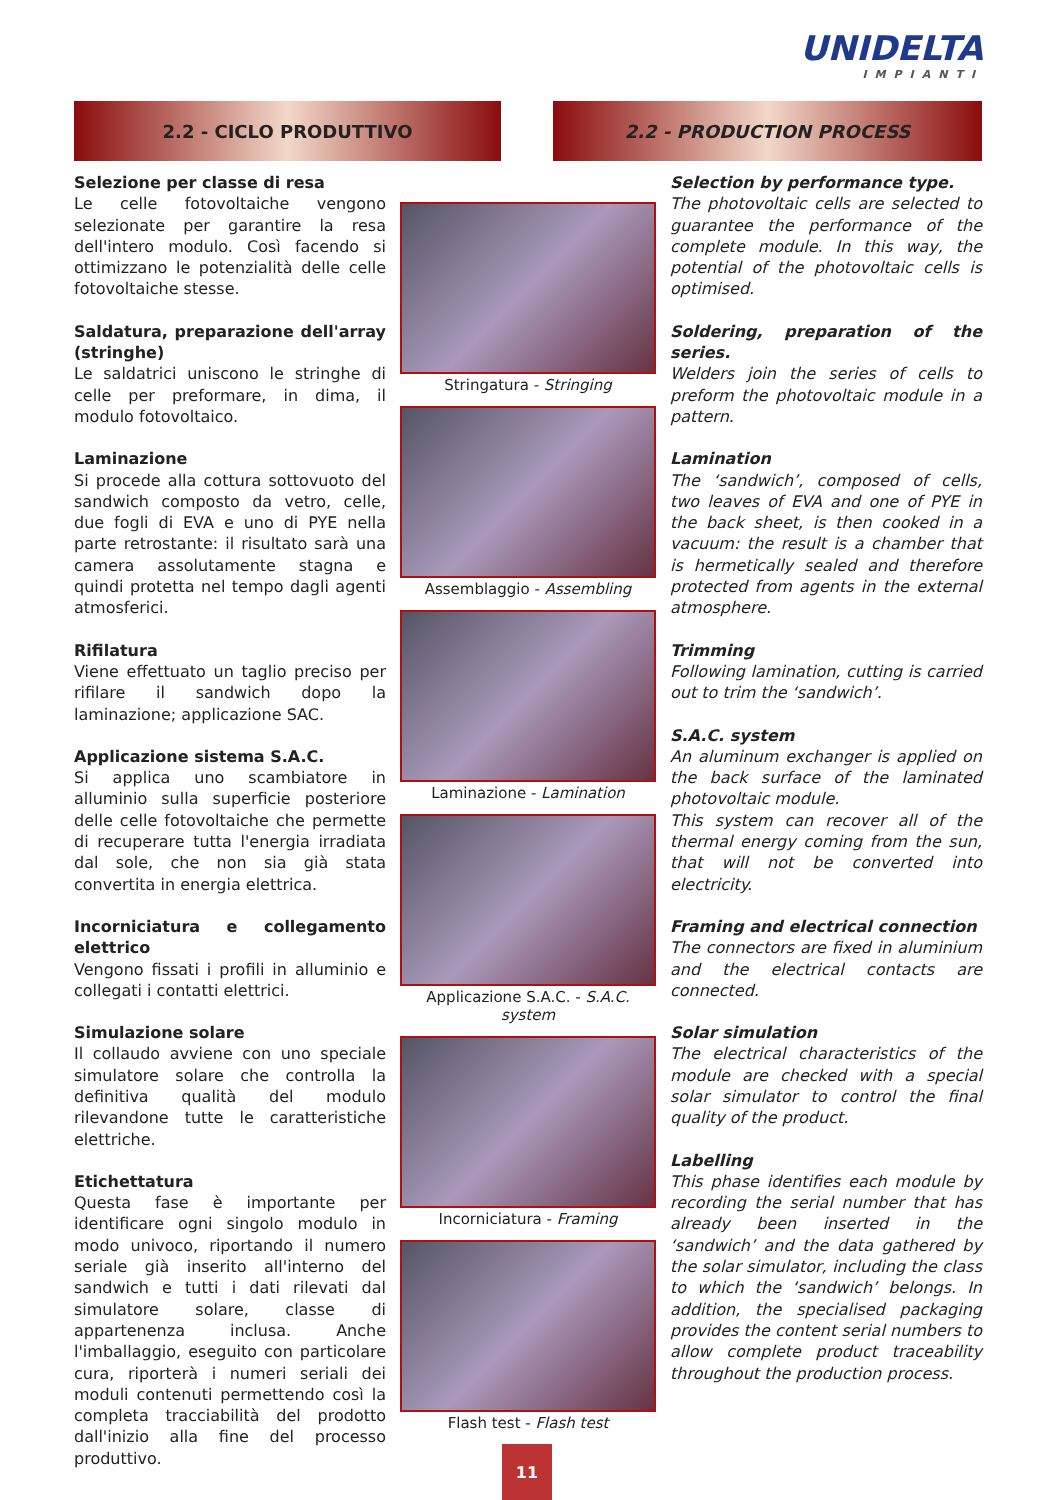UNIDELTA
IMPIANTI
2.2 - CICLO PRODUTTIVO 2.2 - PRODUCTION PROCESS
Selezione per classe di resa
Le celle fotovoltaiche vengono selezionate per garantire la resa dell'intero modulo. Così facendo si ottimizzano le potenzialità delle celle fotovoltaiche stesse.
Saldatura, preparazione dell'array (stringhe)
Le saldatrici uniscono le stringhe di celle per preformare, in dima, il modulo fotovoltaico.
Laminazione
Si procede alla cottura sottovuoto del sandwich composto da vetro, celle, due fogli di EVA e uno di PYE nella parte retrostante: il risultato sarà una camera assolutamente stagna e quindi protetta nel tempo dagli agenti atmosferici.
Rifilatura
Viene effettuato un taglio preciso per rifilare il sandwich dopo la laminazione; applicazione SAC.
Applicazione sistema S.A.C.
Si applica uno scambiatore in alluminio sulla superficie posteriore delle celle fotovoltaiche che permette di recuperare tutta l'energia irradiata dal sole, che non sia già stata convertita in energia elettrica.
Incorniciatura e collegamento elettrico
Vengono fissati i profili in alluminio e collegati i contatti elettrici.
Simulazione solare
Il collaudo avviene con uno speciale simulatore solare che controlla la definitiva qualità del modulo rilevandone tutte le caratteristiche elettriche.
Etichettatura
Questa fase è importante per identificare ogni singolo modulo in modo univoco, riportando il numero seriale già inserito all'interno del sandwich e tutti i dati rilevati dal simulatore solare, classe di appartenenza inclusa. Anche l'imballaggio, eseguito con particolare cura, riporterà i numeri seriali dei moduli contenuti permettendo così la completa tracciabilità del prodotto dall'inizio alla fine del processo produttivo.
Stringatura - Stringing
Assemblaggio - Assembling
Laminazione - Lamination
Applicazione S.A.C. - S.A.C. system
Incorniciatura - Framing
Flash test - Flash test
Selection by performance type.
The photovoltaic cells are selected to guarantee the performance of the complete module. In this way, the potential of the photovoltaic cells is optimised.
Soldering, preparation of the series.
Welders join the series of cells to preform the photovoltaic module in a pattern.
Lamination
The ‘sandwich’, composed of cells, two leaves of EVA and one of PYE in the back sheet, is then cooked in a vacuum: the result is a chamber that is hermetically sealed and therefore protected from agents in the external atmosphere.
Trimming
Following lamination, cutting is carried out to trim the ‘sandwich’.
S.A.C. system
An aluminum exchanger is applied on the back surface of the laminated photovoltaic module.
This system can recover all of the thermal energy coming from the sun, that will not be converted into electricity.
Framing and electrical connection
The connectors are fixed in aluminium and the electrical contacts are connected.
Solar simulation
The electrical characteristics of the module are checked with a special solar simulator to control the final quality of the product.
Labelling
This phase identifies each module by recording the serial number that has already been inserted in the ‘sandwich’ and the data gathered by the solar simulator, including the class to which the ‘sandwich’ belongs. In addition, the specialised packaging provides the content serial numbers to allow complete product traceability throughout the production process.
11